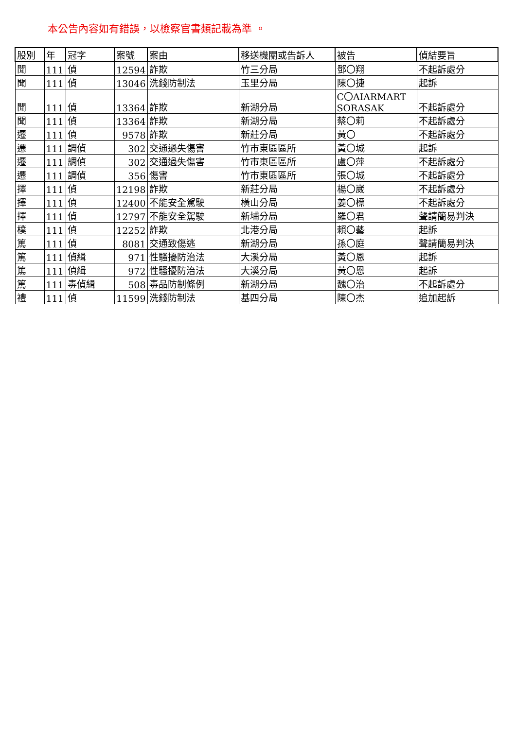本公告內容如有錯誤，以檢察官書類記載為準 。
| 股別 | 年 | 冠字 | 案號 | 案由 | 移送機關或告訴人 | 被告 | 偵結要旨 |
| --- | --- | --- | --- | --- | --- | --- | --- |
| 聞 | 111 | 偵 | 12594 | 詐欺 | 竹三分局 | 鄧〇翔 | 不起訴處分 |
| 聞 | 111 | 偵 | 13046 | 洗錢防制法 | 玉里分局 | 陳〇捷 | 起訴 |
| 聞 | 111 | 偵 | 13364 | 詐欺 | 新湖分局 | C〇AIARMART SORASAK | 不起訴處分 |
| 聞 | 111 | 偵 | 13364 | 詐欺 | 新湖分局 | 蔡〇莉 | 不起訴處分 |
| 遷 | 111 | 偵 | 9578 | 詐欺 | 新莊分局 | 黃〇 | 不起訴處分 |
| 遷 | 111 | 調偵 | 302 | 交通過失傷害 | 竹市東區區所 | 黃〇城 | 起訴 |
| 遷 | 111 | 調偵 | 302 | 交通過失傷害 | 竹市東區區所 | 盧〇萍 | 不起訴處分 |
| 遷 | 111 | 調偵 | 356 | 傷害 | 竹市東區區所 | 張〇城 | 不起訴處分 |
| 擇 | 111 | 偵 | 12198 | 詐欺 | 新莊分局 | 楊〇崴 | 不起訴處分 |
| 擇 | 111 | 偵 | 12400 | 不能安全駕駛 | 橫山分局 | 姜〇標 | 不起訴處分 |
| 擇 | 111 | 偵 | 12797 | 不能安全駕駛 | 新埔分局 | 羅〇君 | 聲請簡易判決 |
| 樸 | 111 | 偵 | 12252 | 詐欺 | 北港分局 | 賴〇藝 | 起訴 |
| 篤 | 111 | 偵 | 8081 | 交通致傷逃 | 新湖分局 | 孫〇庭 | 聲請簡易判決 |
| 篤 | 111 | 偵緝 | 971 | 性騷擾防治法 | 大溪分局 | 黃〇恩 | 起訴 |
| 篤 | 111 | 偵緝 | 972 | 性騷擾防治法 | 大溪分局 | 黃〇恩 | 起訴 |
| 篤 | 111 | 毒偵緝 | 508 | 毒品防制條例 | 新湖分局 | 魏〇治 | 不起訴處分 |
| 禮 | 111 | 偵 | 11599 | 洗錢防制法 | 基四分局 | 陳〇杰 | 追加起訴 |